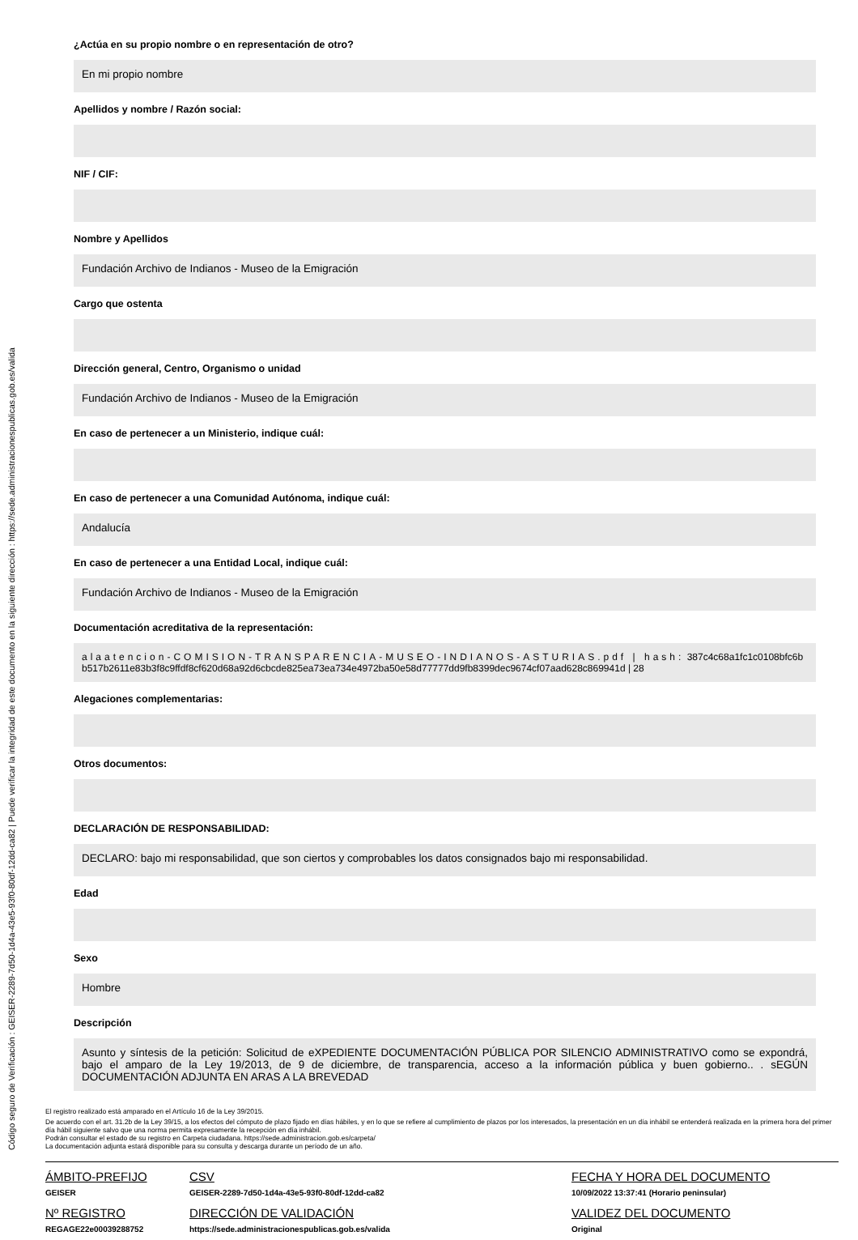Código seguro de Verificación : GEISER-2289-7d50-1d4a-43e5-93f0-80df-12dd-ca82 | Puede verificar la integridad de este documento en la siguiente dirección : https://sede.administracionespublicas.gob.es/valida
¿Actúa en su propio nombre o en representación de otro?
En mi propio nombre
Apellidos y nombre / Razón social:
NIF / CIF:
Nombre y Apellidos
Fundación Archivo de Indianos - Museo de la Emigración
Cargo que ostenta
Dirección general, Centro, Organismo o unidad
Fundación Archivo de Indianos - Museo de la Emigración
En caso de pertenecer a un Ministerio, indique cuál:
En caso de pertenecer a una Comunidad Autónoma, indique cuál:
Andalucía
En caso de pertenecer a una Entidad Local, indique cuál:
Fundación Archivo de Indianos - Museo de la Emigración
Documentación acreditativa de la representación:
alaatencion-COMISION-TRANSPARENCIA-MUSEO-INDIANOS-ASTURIAS.pdf | hash: 387c4c68a1fc1c0108bfc6bb517b2611e83b3f8c9ffdf8cf620d68a92d6cbcde825ea73ea734e4972ba50e58d77777dd9fb8399dec9674cf07aad628c869941d | 28
Alegaciones complementarias:
Otros documentos:
DECLARACIÓN DE RESPONSABILIDAD:
DECLARO: bajo mi responsabilidad, que son ciertos y comprobables los datos consignados bajo mi responsabilidad.
Edad
Sexo
Hombre
Descripción
Asunto y síntesis de la petición: Solicitud de eXPEDIENTE DOCUMENTACIÓN PÚBLICA POR SILENCIO ADMINISTRATIVO como se expondrá, bajo el amparo de la Ley 19/2013, de 9 de diciembre, de transparencia, acceso a la información pública y buen gobierno.. . sEGÚN DOCUMENTACIÓN ADJUNTA EN ARAS A LA BREVEDAD
El registro realizado está amparado en el Artículo 16 de la Ley 39/2015.
De acuerdo con el art. 31.2b de la Ley 39/15, a los efectos del cómputo de plazo fijado en días hábiles, y en lo que se refiere al cumplimiento de plazos por los interesados, la presentación en un día inhábil se entenderá realizada en la primera hora del primer día hábil siguiente salvo que una norma permita expresamente la recepción en día inhábil.
Podrán consultar el estado de su registro en Carpeta ciudadana. https://sede.administracion.gob.es/carpeta/
La documentación adjunta estará disponible para su consulta y descarga durante un período de un año.
| ÁMBITO-PREFIJO | CSV | FECHA Y HORA DEL DOCUMENTO |
| GEISER | GEISER-2289-7d50-1d4a-43e5-93f0-80df-12dd-ca82 | 10/09/2022 13:37:41 (Horario peninsular) |
| Nº REGISTRO | DIRECCIÓN DE VALIDACIÓN | VALIDEZ DEL DOCUMENTO |
| REGAGE22e00039288752 | https://sede.administracionespublicas.gob.es/valida | Original |